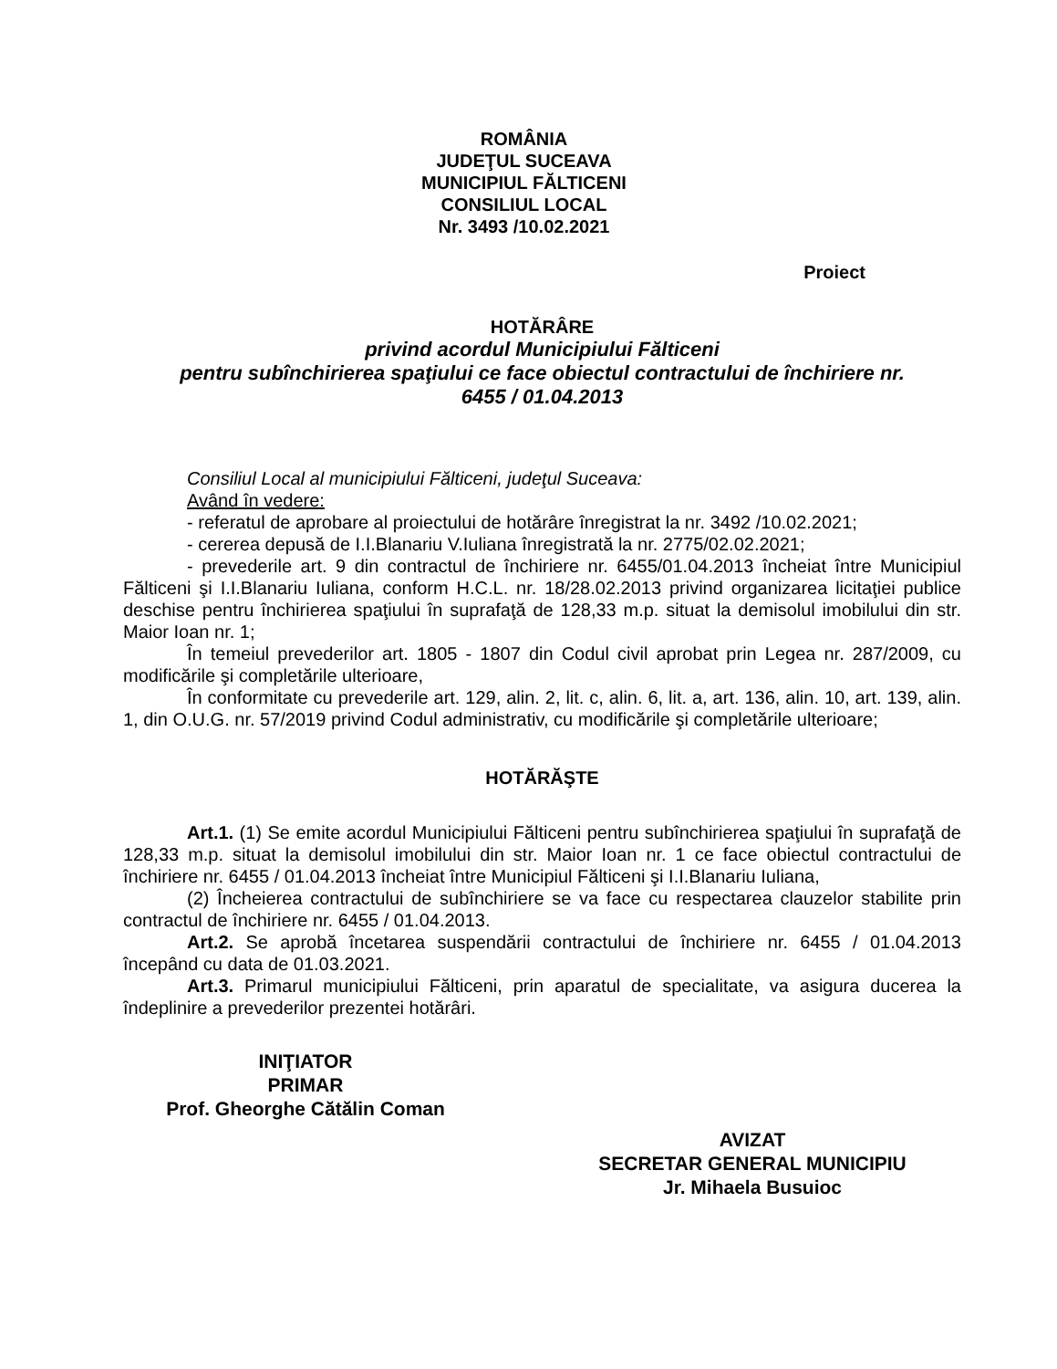ROMÂNIA
JUDEŢUL SUCEAVA
MUNICIPIUL FĂLTICENI
CONSILIUL LOCAL
Nr. 3493 /10.02.2021
Proiect
HOTĂRÂRE
privind acordul Municipiului Fălticeni
pentru subînchirierea spaţiului ce face obiectul contractului de închiriere nr.
6455 / 01.04.2013
Consiliul Local al municipiului Fălticeni, judeţul Suceava:
Având în vedere:
- referatul de aprobare al proiectului de hotărâre înregistrat la nr. 3492 /10.02.2021;
- cererea depusă de I.I.Blanariu V.Iuliana înregistrată la nr. 2775/02.02.2021;
- prevederile art. 9 din contractul de închiriere nr. 6455/01.04.2013 încheiat între Municipiul Fălticeni şi I.I.Blanariu Iuliana, conform H.C.L. nr. 18/28.02.2013 privind organizarea licitaţiei publice deschise pentru închirierea spaţiului în suprafaţă de 128,33 m.p. situat la demisolul imobilului din str. Maior Ioan nr. 1;
În temeiul prevederilor art. 1805 - 1807 din Codul civil aprobat prin Legea nr. 287/2009, cu modificările şi completările ulterioare,
În conformitate cu prevederile art. 129, alin. 2, lit. c, alin. 6, lit. a, art. 136, alin. 10, art. 139, alin. 1, din O.U.G. nr. 57/2019 privind Codul administrativ, cu modificările şi completările ulterioare;
HOTĂRĂŞTE
Art.1. (1) Se emite acordul Municipiului Fălticeni pentru subînchirierea spaţiului în suprafaţă de 128,33 m.p. situat la demisolul imobilului din str. Maior Ioan nr. 1 ce face obiectul contractului de închiriere nr. 6455 / 01.04.2013 încheiat între Municipiul Fălticeni şi I.I.Blanariu Iuliana,
(2) Încheierea contractului de subînchiriere se va face cu respectarea clauzelor stabilite prin contractul de închiriere nr. 6455 / 01.04.2013.
Art.2. Se aprobă încetarea suspendării contractului de închiriere nr. 6455 / 01.04.2013 începând cu data de 01.03.2021.
Art.3. Primarul municipiului Fălticeni, prin aparatul de specialitate, va asigura ducerea la îndeplinire a prevederilor prezentei hotărâri.
INIŢIATOR
PRIMAR
Prof. Gheorghe Cătălin Coman
AVIZAT
SECRETAR GENERAL MUNICIPIU
Jr. Mihaela Busuioc